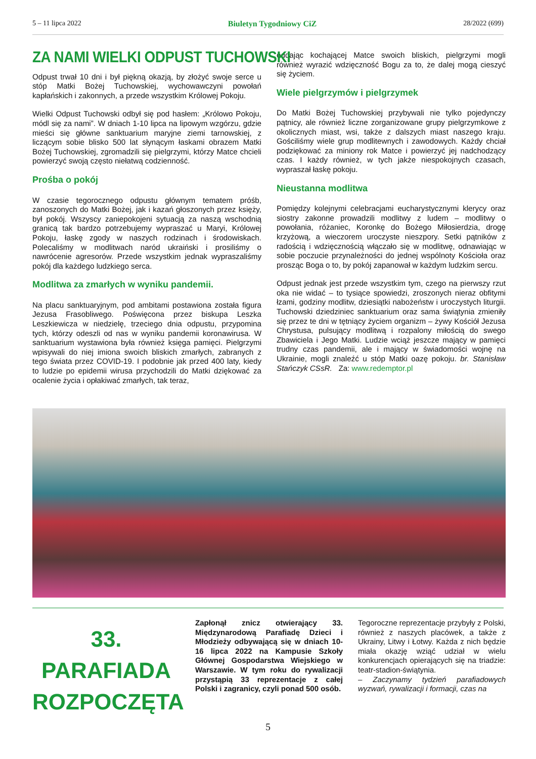5 – 11 lipca 2022 Biuletyn Tygodniowy CiZ 28/2022 (699)
ZA NAMI WIELKI ODPUST TUCHOWSKI
Odpust trwał 10 dni i był piękną okazją, by złożyć swoje serce u stóp Matki Bożej Tuchowskiej, wychowawczyni powołań kapłańskich i zakonnych, a przede wszystkim Królowej Pokoju.
Wielki Odpust Tuchowski odbył się pod hasłem: „Królowo Pokoju, módl się za nami”. W dniach 1-10 lipca na lipowym wzgórzu, gdzie mieści się główne sanktuarium maryjne ziemi tarnowskiej, z liczącym sobie blisko 500 lat słynącym łaskami obrazem Matki Bożej Tuchowskiej, zgromadzili się pielgrzymi, którzy Matce chcieli powierzyć swoją często niełatwą codzienność.
Prośba o pokój
W czasie tegorocznego odpustu głównym tematem próśb, zanoszonych do Matki Bożej, jak i kazań głoszonych przez księży, był pokój. Wszyscy zaniepokojeni sytuacją za naszą wschodnią granicą tak bardzo potrzebujemy wypraszać u Maryi, Królowej Pokoju, łaskę zgody w naszych rodzinach i środowiskach. Polecaliśmy w modlitwach naród ukraiński i prosiliśmy o nawrócenie agresorów. Przede wszystkim jednak wypraszaliśmy pokój dla każdego ludzkiego serca.
Modlitwa za zmarłych w wyniku pandemii.
Na placu sanktuaryjnym, pod ambitami postawiona została figura Jezusa Frasobliwego. Poświęcona przez biskupa Leszka Leszkiewicza w niedzielę, trzeciego dnia odpustu, przypomina tych, którzy odeszli od nas w wyniku pandemii koronawirusa. W sanktuarium wystawiona była również księga pamięci. Pielgrzymi wpisywali do niej imiona swoich bliskich zmarłych, zabranych z tego świata przez COVID-19. I podobnie jak przed 400 laty, kiedy to ludzie po epidemii wirusa przychodzili do Matki dziękować za ocalenie życia i opłakiwać zmarłych, tak teraz,
oddając kochającej Matce swoich bliskich, pielgrzymi mogli również wyrazić wdzięczność Bogu za to, że dalej mogą cieszyć się życiem.
Wiele pielgrzymów i pielgrzymek
Do Matki Bożej Tuchowskiej przybywali nie tylko pojedynczy pątnicy, ale również liczne zorganizowane grupy pielgrzymkowe z okolicznych miast, wsi, także z dalszych miast naszego kraju. Gościliśmy wiele grup modlitewnych i zawodowych. Każdy chciał podziękować za miniony rok Matce i powierzyć jej nadchodzący czas. I każdy również, w tych jakże niespokojnych czasach, wypraszał łaskę pokoju.
Nieustanna modlitwa
Pomiędzy kolejnymi celebracjami eucharystycznymi klerycy oraz siostry zakonne prowadzili modlitwy z ludem – modlitwy o powołania, różaniec, Koronkę do Bożego Miłosierdzia, drogę krzyżową, a wieczorem uroczyste nieszpory. Setki pątników z radością i wdzięcznością włączało się w modlitwę, odnawiając w sobie poczucie przynależności do jednej wspólnoty Kościoła oraz prosząc Boga o to, by pokój zapanował w każdym ludzkim sercu.
Odpust jednak jest przede wszystkim tym, czego na pierwszy rzut oka nie widać – to tysiące spowiedzi, zroszonych nieraz obfitymi łzami, godziny modlitw, dziesiątki nabożeństw i uroczystych liturgii. Tuchowski dziedziniec sanktuarium oraz sama świątynia zmieniły się przez te dni w tętniący życiem organizm – żywy Kościół Jezusa Chrystusa, pulsujący modlitwą i rozpalony miłością do swego Zbawiciela i Jego Matki. Ludzie wciąż jeszcze mający w pamięci trudny czas pandemii, ale i mający w świadomości wojnę na Ukrainie, mogli znaleźć u stóp Matki oazę pokoju. br. Stanisław Stańczyk CSsR. Za: www.redemptor.pl
33. PARAFIADA ROZPOCZĘTA
Zapłonął znicz otwierający 33. Międzynarodową Parafiadę Dzieci i Młodzieży odbywającą się w dniach 10-16 lipca 2022 na Kampusie Szkoły Głównej Gospodarstwa Wiejskiego w Warszawie. W tym roku do rywalizacji przystąpią 33 reprezentacje z całej Polski i zagranicy, czyli ponad 500 osób.
Tegoroczne reprezentacje przybyły z Polski, również z naszych placówek, a także z Ukrainy, Litwy i Łotwy. Każda z nich będzie miała okazję wziąć udział w wielu konkurencjach opierających się na triadzie: teatr-stadion-świątynia.
– Zaczynamy tydzień parafiadowych wyzwań, rywalizacji i formacji, czas na
5